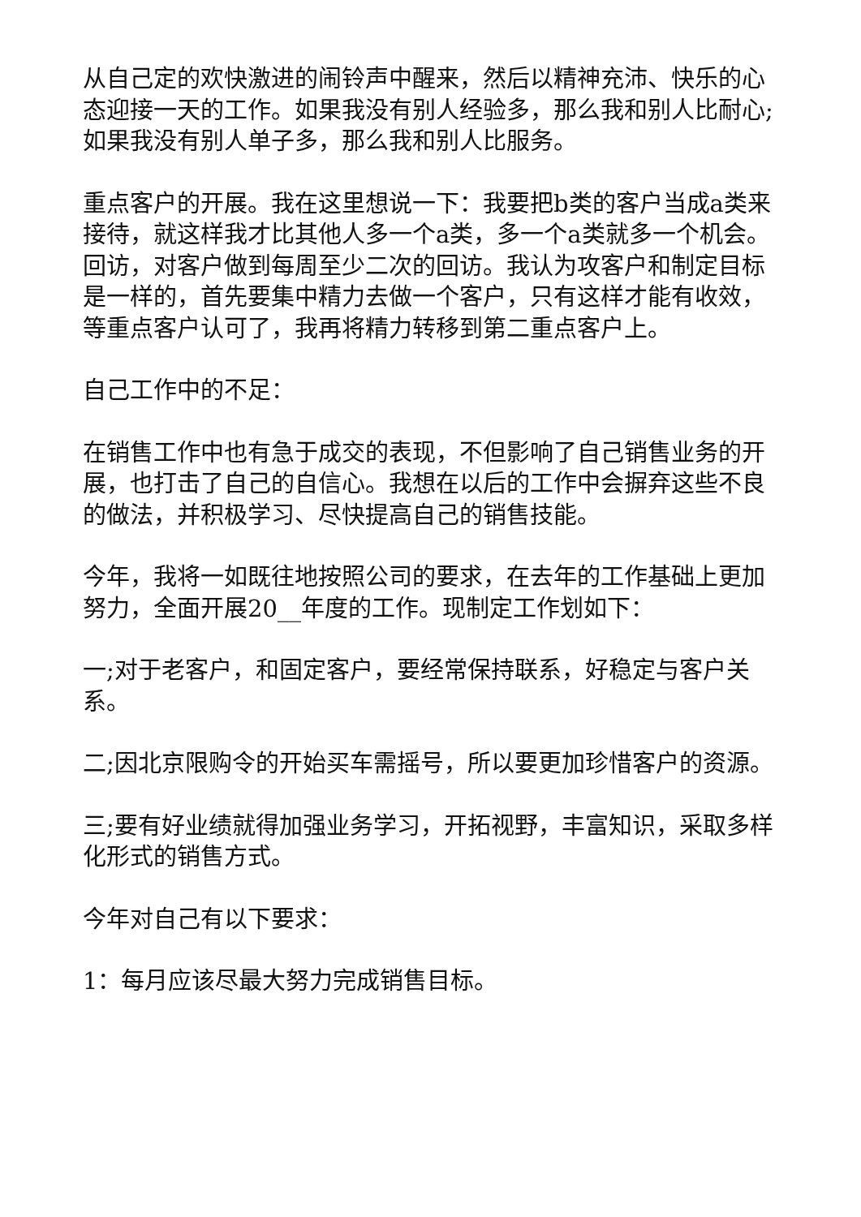从自己定的欢快激进的闹铃声中醒来，然后以精神充沛、快乐的心态迎接一天的工作。如果我没有别人经验多，那么我和别人比耐心;如果我没有别人单子多，那么我和别人比服务。
重点客户的开展。我在这里想说一下：我要把b类的客户当成a类来接待，就这样我才比其他人多一个a类，多一个a类就多一个机会。回访，对客户做到每周至少二次的回访。我认为攻客户和制定目标是一样的，首先要集中精力去做一个客户，只有这样才能有收效，等重点客户认可了，我再将精力转移到第二重点客户上。
自己工作中的不足：
在销售工作中也有急于成交的表现，不但影响了自己销售业务的开展，也打击了自己的自信心。我想在以后的工作中会摒弃这些不良的做法，并积极学习、尽快提高自己的销售技能。
今年，我将一如既往地按照公司的要求，在去年的工作基础上更加努力，全面开展20__年度的工作。现制定工作划如下：
一;对于老客户，和固定客户，要经常保持联系，好稳定与客户关系。
二;因北京限购令的开始买车需摇号，所以要更加珍惜客户的资源。
三;要有好业绩就得加强业务学习，开拓视野，丰富知识，采取多样化形式的销售方式。
今年对自己有以下要求：
1：每月应该尽最大努力完成销售目标。